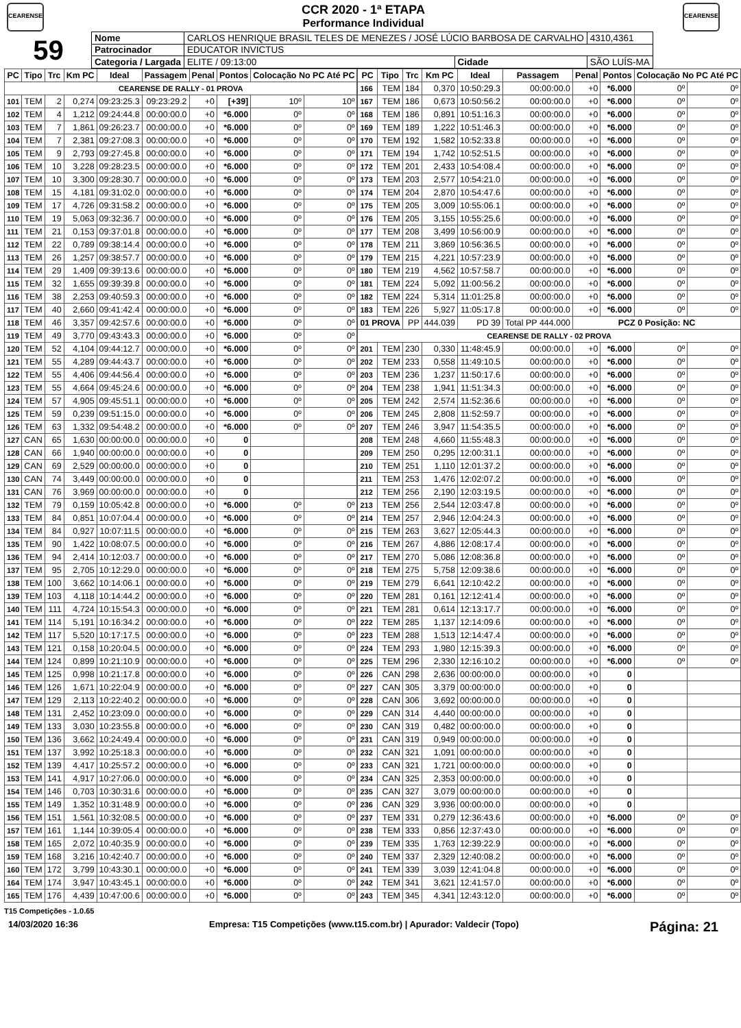CEARENSE
CCR 2020 - 1ª ETAPA
Performance Individual
CEARENSE
59
| Nome | CARLOS HENRIQUE BRASIL TELES DE MENEZES / JOSÉ LÚCIO BARBOSA DE CARVALHO | | | 4310,4361 |
| Patrocinador | EDUCATOR INVICTUS | | | |
| Categoria / Largada | ELITE / 09:13:00 | Cidade | SÃO LUÍS-MA | |
| PC | Tipo | Trc | Km PC | Ideal | Passagem | Penal | Pontos | Colocação No PC Até PC | |
| --- | --- | --- | --- | --- | --- | --- | --- | --- | --- |
| CEARENSE DE RALLY - 01 PROVA | | | | | | | | | |
| 101 | TEM | 2 | 0,274 | 09:23:25.3 | 09:23:29.2 | +0 | [+39] | 10º | 10º |
| 102 | TEM | 4 | 1,212 | 09:24:44.8 | 00:00:00.0 | +0 | *6.000 | 0º | 0º |
| 103 | TEM | 7 | 1,861 | 09:26:23.7 | 00:00:00.0 | +0 | *6.000 | 0º | 0º |
| 104 | TEM | 7 | 2,381 | 09:27:08.3 | 00:00:00.0 | +0 | *6.000 | 0º | 0º |
| 105 | TEM | 9 | 2,793 | 09:27:45.8 | 00:00:00.0 | +0 | *6.000 | 0º | 0º |
| 106 | TEM | 10 | 3,228 | 09:28:23.5 | 00:00:00.0 | +0 | *6.000 | 0º | 0º |
| 107 | TEM | 10 | 3,300 | 09:28:30.7 | 00:00:00.0 | +0 | *6.000 | 0º | 0º |
| 108 | TEM | 15 | 4,181 | 09:31:02.0 | 00:00:00.0 | +0 | *6.000 | 0º | 0º |
| 109 | TEM | 17 | 4,726 | 09:31:58.2 | 00:00:00.0 | +0 | *6.000 | 0º | 0º |
| 110 | TEM | 19 | 5,063 | 09:32:36.7 | 00:00:00.0 | +0 | *6.000 | 0º | 0º |
| 111 | TEM | 21 | 0,153 | 09:37:01.8 | 00:00:00.0 | +0 | *6.000 | 0º | 0º |
| 112 | TEM | 22 | 0,789 | 09:38:14.4 | 00:00:00.0 | +0 | *6.000 | 0º | 0º |
| 113 | TEM | 26 | 1,257 | 09:38:57.7 | 00:00:00.0 | +0 | *6.000 | 0º | 0º |
| 114 | TEM | 29 | 1,409 | 09:39:13.6 | 00:00:00.0 | +0 | *6.000 | 0º | 0º |
| 115 | TEM | 32 | 1,655 | 09:39:39.8 | 00:00:00.0 | +0 | *6.000 | 0º | 0º |
| 116 | TEM | 38 | 2,253 | 09:40:59.3 | 00:00:00.0 | +0 | *6.000 | 0º | 0º |
| 117 | TEM | 40 | 2,660 | 09:41:42.4 | 00:00:00.0 | +0 | *6.000 | 0º | 0º |
| 118 | TEM | 46 | 3,357 | 09:42:57.6 | 00:00:00.0 | +0 | *6.000 | 0º | 0º |
| 119 | TEM | 49 | 3,770 | 09:43:43.3 | 00:00:00.0 | +0 | *6.000 | 0º | 0º |
| 120 | TEM | 52 | 4,104 | 09:44:12.7 | 00:00:00.0 | +0 | *6.000 | 0º | 0º |
| 121 | TEM | 55 | 4,289 | 09:44:43.7 | 00:00:00.0 | +0 | *6.000 | 0º | 0º |
| 122 | TEM | 55 | 4,406 | 09:44:56.4 | 00:00:00.0 | +0 | *6.000 | 0º | 0º |
| 123 | TEM | 55 | 4,664 | 09:45:24.6 | 00:00:00.0 | +0 | *6.000 | 0º | 0º |
| 124 | TEM | 57 | 4,905 | 09:45:51.1 | 00:00:00.0 | +0 | *6.000 | 0º | 0º |
| 125 | TEM | 59 | 0,239 | 09:51:15.0 | 00:00:00.0 | +0 | *6.000 | 0º | 0º |
| 126 | TEM | 63 | 1,332 | 09:54:48.2 | 00:00:00.0 | +0 | *6.000 | 0º | 0º |
| 127 | CAN | 65 | 1,630 | 00:00:00.0 | 00:00:00.0 | +0 | 0 | | |
| 128 | CAN | 66 | 1,940 | 00:00:00.0 | 00:00:00.0 | +0 | 0 | | |
| 129 | CAN | 69 | 2,529 | 00:00:00.0 | 00:00:00.0 | +0 | 0 | | |
| 130 | CAN | 74 | 3,449 | 00:00:00.0 | 00:00:00.0 | +0 | 0 | | |
| 131 | CAN | 76 | 3,969 | 00:00:00.0 | 00:00:00.0 | +0 | 0 | | |
| 132 | TEM | 79 | 0,159 | 10:05:42.8 | 00:00:00.0 | +0 | *6.000 | 0º | 0º |
| 133 | TEM | 84 | 0,851 | 10:07:04.4 | 00:00:00.0 | +0 | *6.000 | 0º | 0º |
| 134 | TEM | 84 | 0,927 | 10:07:11.5 | 00:00:00.0 | +0 | *6.000 | 0º | 0º |
| 135 | TEM | 90 | 1,422 | 10:08:07.5 | 00:00:00.0 | +0 | *6.000 | 0º | 0º |
| 136 | TEM | 94 | 2,414 | 10:12:03.7 | 00:00:00.0 | +0 | *6.000 | 0º | 0º |
| 137 | TEM | 95 | 2,705 | 10:12:29.0 | 00:00:00.0 | +0 | *6.000 | 0º | 0º |
| 138 | TEM | 100 | 3,662 | 10:14:06.1 | 00:00:00.0 | +0 | *6.000 | 0º | 0º |
| 139 | TEM | 103 | 4,118 | 10:14:44.2 | 00:00:00.0 | +0 | *6.000 | 0º | 0º |
| 140 | TEM | 111 | 4,724 | 10:15:54.3 | 00:00:00.0 | +0 | *6.000 | 0º | 0º |
| 141 | TEM | 114 | 5,191 | 10:16:34.2 | 00:00:00.0 | +0 | *6.000 | 0º | 0º |
| 142 | TEM | 117 | 5,520 | 10:17:17.5 | 00:00:00.0 | +0 | *6.000 | 0º | 0º |
| 143 | TEM | 121 | 0,158 | 10:20:04.5 | 00:00:00.0 | +0 | *6.000 | 0º | 0º |
| 144 | TEM | 124 | 0,899 | 10:21:10.9 | 00:00:00.0 | +0 | *6.000 | 0º | 0º |
| 145 | TEM | 125 | 0,998 | 10:21:17.8 | 00:00:00.0 | +0 | *6.000 | 0º | 0º |
| 146 | TEM | 126 | 1,671 | 10:22:04.9 | 00:00:00.0 | +0 | *6.000 | 0º | 0º |
| 147 | TEM | 129 | 2,113 | 10:22:40.2 | 00:00:00.0 | +0 | *6.000 | 0º | 0º |
| 148 | TEM | 131 | 2,452 | 10:23:09.0 | 00:00:00.0 | +0 | *6.000 | 0º | 0º |
| 149 | TEM | 133 | 3,030 | 10:23:55.8 | 00:00:00.0 | +0 | *6.000 | 0º | 0º |
| 150 | TEM | 136 | 3,662 | 10:24:49.4 | 00:00:00.0 | +0 | *6.000 | 0º | 0º |
| 151 | TEM | 137 | 3,992 | 10:25:18.3 | 00:00:00.0 | +0 | *6.000 | 0º | 0º |
| 152 | TEM | 139 | 4,417 | 10:25:57.2 | 00:00:00.0 | +0 | *6.000 | 0º | 0º |
| 153 | TEM | 141 | 4,917 | 10:27:06.0 | 00:00:00.0 | +0 | *6.000 | 0º | 0º |
| 154 | TEM | 146 | 0,703 | 10:30:31.6 | 00:00:00.0 | +0 | *6.000 | 0º | 0º |
| 155 | TEM | 149 | 1,352 | 10:31:48.9 | 00:00:00.0 | +0 | *6.000 | 0º | 0º |
| 156 | TEM | 151 | 1,561 | 10:32:08.5 | 00:00:00.0 | +0 | *6.000 | 0º | 0º |
| 157 | TEM | 161 | 1,144 | 10:39:05.4 | 00:00:00.0 | +0 | *6.000 | 0º | 0º |
| 158 | TEM | 165 | 2,072 | 10:40:35.9 | 00:00:00.0 | +0 | *6.000 | 0º | 0º |
| 159 | TEM | 168 | 3,216 | 10:42:40.7 | 00:00:00.0 | +0 | *6.000 | 0º | 0º |
| 160 | TEM | 172 | 3,799 | 10:43:30.1 | 00:00:00.0 | +0 | *6.000 | 0º | 0º |
| 164 | TEM | 174 | 3,947 | 10:43:45.1 | 00:00:00.0 | +0 | *6.000 | 0º | 0º |
| 165 | TEM | 176 | 4,439 | 10:47:00.6 | 00:00:00.0 | +0 | *6.000 | 0º | 0º |
| PC | Tipo | Trc | Km PC | Ideal | Passagem | Penal | Pontos | Colocação No PC Até PC | |
| --- | --- | --- | --- | --- | --- | --- | --- | --- | --- |
| 166 | TEM | 184 | 0,370 | 10:50:29.3 | 00:00:00.0 | +0 | *6.000 | 0º | 0º |
| 167 | TEM | 186 | 0,673 | 10:50:56.2 | 00:00:00.0 | +0 | *6.000 | 0º | 0º |
| 168 | TEM | 186 | 0,891 | 10:51:16.3 | 00:00:00.0 | +0 | *6.000 | 0º | 0º |
| 169 | TEM | 189 | 1,222 | 10:51:46.3 | 00:00:00.0 | +0 | *6.000 | 0º | 0º |
| 170 | TEM | 192 | 1,582 | 10:52:33.8 | 00:00:00.0 | +0 | *6.000 | 0º | 0º |
| 171 | TEM | 194 | 1,742 | 10:52:51.5 | 00:00:00.0 | +0 | *6.000 | 0º | 0º |
| 172 | TEM | 201 | 2,433 | 10:54:08.4 | 00:00:00.0 | +0 | *6.000 | 0º | 0º |
| 173 | TEM | 203 | 2,577 | 10:54:21.0 | 00:00:00.0 | +0 | *6.000 | 0º | 0º |
| 174 | TEM | 204 | 2,870 | 10:54:47.6 | 00:00:00.0 | +0 | *6.000 | 0º | 0º |
| 175 | TEM | 205 | 3,009 | 10:55:06.1 | 00:00:00.0 | +0 | *6.000 | 0º | 0º |
| 176 | TEM | 205 | 3,155 | 10:55:25.6 | 00:00:00.0 | +0 | *6.000 | 0º | 0º |
| 177 | TEM | 208 | 3,499 | 10:56:00.9 | 00:00:00.0 | +0 | *6.000 | 0º | 0º |
| 178 | TEM | 211 | 3,869 | 10:56:36.5 | 00:00:00.0 | +0 | *6.000 | 0º | 0º |
| 179 | TEM | 215 | 4,221 | 10:57:23.9 | 00:00:00.0 | +0 | *6.000 | 0º | 0º |
| 180 | TEM | 219 | 4,562 | 10:57:58.7 | 00:00:00.0 | +0 | *6.000 | 0º | 0º |
| 181 | TEM | 224 | 5,092 | 11:00:56.2 | 00:00:00.0 | +0 | *6.000 | 0º | 0º |
| 182 | TEM | 224 | 5,314 | 11:01:25.8 | 00:00:00.0 | +0 | *6.000 | 0º | 0º |
| 183 | TEM | 226 | 5,927 | 11:05:17.8 | 00:00:00.0 | +0 | *6.000 | 0º | 0º |
| 01 PROVA | | PP | 444.039 | PD 39 | Total PP 444.000 | PCZ 0 Posição: NC | | | |
| CEARENSE DE RALLY - 02 PROVA | | | | | | | | | |
| 201 | TEM | 230 | 0,330 | 11:48:45.9 | 00:00:00.0 | +0 | *6.000 | 0º | 0º |
| 202 | TEM | 233 | 0,558 | 11:49:10.5 | 00:00:00.0 | +0 | *6.000 | 0º | 0º |
| 203 | TEM | 236 | 1,237 | 11:50:17.6 | 00:00:00.0 | +0 | *6.000 | 0º | 0º |
| 204 | TEM | 238 | 1,941 | 11:51:34.3 | 00:00:00.0 | +0 | *6.000 | 0º | 0º |
| 205 | TEM | 242 | 2,574 | 11:52:36.6 | 00:00:00.0 | +0 | *6.000 | 0º | 0º |
| 206 | TEM | 245 | 2,808 | 11:52:59.7 | 00:00:00.0 | +0 | *6.000 | 0º | 0º |
| 207 | TEM | 246 | 3,947 | 11:54:35.5 | 00:00:00.0 | +0 | *6.000 | 0º | 0º |
| 208 | TEM | 248 | 4,660 | 11:55:48.3 | 00:00:00.0 | +0 | *6.000 | 0º | 0º |
| 209 | TEM | 250 | 0,295 | 12:00:31.1 | 00:00:00.0 | +0 | *6.000 | 0º | 0º |
| 210 | TEM | 251 | 1,110 | 12:01:37.2 | 00:00:00.0 | +0 | *6.000 | 0º | 0º |
| 211 | TEM | 253 | 1,476 | 12:02:07.2 | 00:00:00.0 | +0 | *6.000 | 0º | 0º |
| 212 | TEM | 256 | 2,190 | 12:03:19.5 | 00:00:00.0 | +0 | *6.000 | 0º | 0º |
| 213 | TEM | 256 | 2,544 | 12:03:47.8 | 00:00:00.0 | +0 | *6.000 | 0º | 0º |
| 214 | TEM | 257 | 2,946 | 12:04:24.3 | 00:00:00.0 | +0 | *6.000 | 0º | 0º |
| 215 | TEM | 263 | 3,627 | 12:05:44.3 | 00:00:00.0 | +0 | *6.000 | 0º | 0º |
| 216 | TEM | 267 | 4,886 | 12:08:17.4 | 00:00:00.0 | +0 | *6.000 | 0º | 0º |
| 217 | TEM | 270 | 5,086 | 12:08:36.8 | 00:00:00.0 | +0 | *6.000 | 0º | 0º |
| 218 | TEM | 275 | 5,758 | 12:09:38.6 | 00:00:00.0 | +0 | *6.000 | 0º | 0º |
| 219 | TEM | 279 | 6,641 | 12:10:42.2 | 00:00:00.0 | +0 | *6.000 | 0º | 0º |
| 220 | TEM | 281 | 0,161 | 12:12:41.4 | 00:00:00.0 | +0 | *6.000 | 0º | 0º |
| 221 | TEM | 281 | 0,614 | 12:13:17.7 | 00:00:00.0 | +0 | *6.000 | 0º | 0º |
| 222 | TEM | 285 | 1,137 | 12:14:09.6 | 00:00:00.0 | +0 | *6.000 | 0º | 0º |
| 223 | TEM | 288 | 1,513 | 12:14:47.4 | 00:00:00.0 | +0 | *6.000 | 0º | 0º |
| 224 | TEM | 293 | 1,980 | 12:15:39.3 | 00:00:00.0 | +0 | *6.000 | 0º | 0º |
| 225 | TEM | 296 | 2,330 | 12:16:10.2 | 00:00:00.0 | +0 | *6.000 | 0º | 0º |
| 226 | CAN | 298 | 2,636 | 00:00:00.0 | 00:00:00.0 | +0 | 0 | | |
| 227 | CAN | 305 | 3,379 | 00:00:00.0 | 00:00:00.0 | +0 | 0 | | |
| 228 | CAN | 306 | 3,692 | 00:00:00.0 | 00:00:00.0 | +0 | 0 | | |
| 229 | CAN | 314 | 4,440 | 00:00:00.0 | 00:00:00.0 | +0 | 0 | | |
| 230 | CAN | 319 | 0,482 | 00:00:00.0 | 00:00:00.0 | +0 | 0 | | |
| 231 | CAN | 319 | 0,949 | 00:00:00.0 | 00:00:00.0 | +0 | 0 | | |
| 232 | CAN | 321 | 1,091 | 00:00:00.0 | 00:00:00.0 | +0 | 0 | | |
| 233 | CAN | 321 | 1,721 | 00:00:00.0 | 00:00:00.0 | +0 | 0 | | |
| 234 | CAN | 325 | 2,353 | 00:00:00.0 | 00:00:00.0 | +0 | 0 | | |
| 235 | CAN | 327 | 3,079 | 00:00:00.0 | 00:00:00.0 | +0 | 0 | | |
| 236 | CAN | 329 | 3,936 | 00:00:00.0 | 00:00:00.0 | +0 | 0 | | |
| 237 | TEM | 331 | 0,279 | 12:36:43.6 | 00:00:00.0 | +0 | *6.000 | 0º | 0º |
| 238 | TEM | 333 | 0,856 | 12:37:43.0 | 00:00:00.0 | +0 | *6.000 | 0º | 0º |
| 239 | TEM | 335 | 1,763 | 12:39:22.9 | 00:00:00.0 | +0 | *6.000 | 0º | 0º |
| 240 | TEM | 337 | 2,329 | 12:40:08.2 | 00:00:00.0 | +0 | *6.000 | 0º | 0º |
| 241 | TEM | 339 | 3,039 | 12:41:04.8 | 00:00:00.0 | +0 | *6.000 | 0º | 0º |
| 242 | TEM | 341 | 3,621 | 12:41:57.0 | 00:00:00.0 | +0 | *6.000 | 0º | 0º |
| 243 | TEM | 345 | 4,341 | 12:43:12.0 | 00:00:00.0 | +0 | *6.000 | 0º | 0º |
T15 Competições - 1.0.65
14/03/2020 16:36 Empresa: T15 Competições (www.t15.com.br) | Apurador: Valdecir (Topo) Página: 21